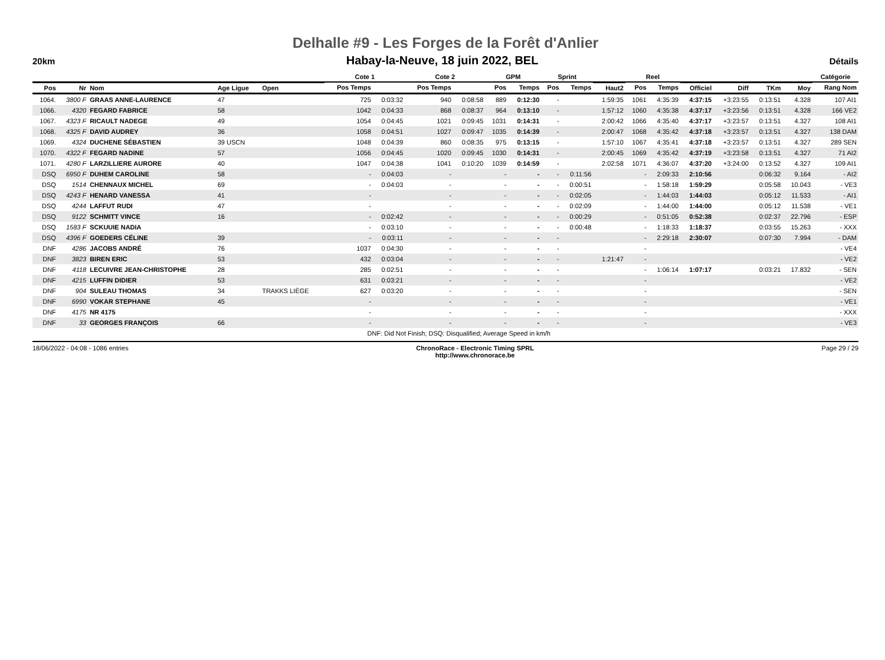Delhalle #9 - Les Forges de la Forêt d'Anlier
20km Habay-la-Neuve, 18 juin 2022, BEL Détails
| | | | | | Cote 1 | | Cote 2 | | GPM | | Sprint | | | Reel | | | | | | Catégorie |
| --- | --- | --- | --- | --- | --- | --- | --- | --- | --- | --- | --- | --- | --- | --- | --- | --- | --- | --- | --- | --- |
| Pos | Nr | Nom | Age Ligue | Open | Pos Temps | | Pos Temps | | Pos | Temps | Pos | Temps | Haut2 | Pos | Temps | Officiel | Diff | TKm | Moy | Rang Nom |
| 1064. | 3800 F | GRAAS ANNE-LAURENCE | 47 | | 725 | 0:03:32 | 940 | 0:08:58 | 889 | 0:12:30 | - | | 1:59:35 | 1061 | 4:35:39 | 4:37:15 | +3:23:55 | 0:13:51 | 4.328 | 107 AI1 |
| 1066. | 4320 | FEGARD FABRICE | 58 | | 1042 | 0:04:33 | 868 | 0:08:37 | 964 | 0:13:10 | - | | 1:57:12 | 1060 | 4:35:38 | 4:37:17 | +3:23:56 | 0:13:51 | 4.328 | 166 VE2 |
| 1067. | 4323 F | RICAULT NADEGE | 49 | | 1054 | 0:04:45 | 1021 | 0:09:45 | 1031 | 0:14:31 | - | | 2:00:42 | 1066 | 4:35:40 | 4:37:17 | +3:23:57 | 0:13:51 | 4.327 | 108 AI1 |
| 1068. | 4325 F | DAVID AUDREY | 36 | | 1058 | 0:04:51 | 1027 | 0:09:47 | 1035 | 0:14:39 | - | | 2:00:47 | 1068 | 4:35:42 | 4:37:18 | +3:23:57 | 0:13:51 | 4.327 | 138 DAM |
| 1069. | 4324 | DUCHENE SÉBASTIEN | 39 USCN | | 1048 | 0:04:39 | 860 | 0:08:35 | 975 | 0:13:15 | - | | 1:57:10 | 1067 | 4:35:41 | 4:37:18 | +3:23:57 | 0:13:51 | 4.327 | 289 SEN |
| 1070. | 4322 F | FEGARD NADINE | 57 | | 1056 | 0:04:45 | 1020 | 0:09:45 | 1030 | 0:14:31 | - | | 2:00:45 | 1069 | 4:35:42 | 4:37:19 | +3:23:58 | 0:13:51 | 4.327 | 71 AI2 |
| 1071. | 4280 F | LARZILLIERE AURORE | 40 | | 1047 | 0:04:38 | 1041 | 0:10:20 | 1039 | 0:14:59 | - | | 2:02:58 | 1071 | 4:36:07 | 4:37:20 | +3:24:00 | 0:13:52 | 4.327 | 109 AI1 |
| DSQ | 6950 F | DUHEM CAROLINE | 58 | | - | 0:04:03 | - | | - | - | - | 0:11:56 | | - | 2:09:33 | 2:10:56 | | 0:06:32 | 9.164 | - AI2 |
| DSQ | 1514 | CHENNAUX MICHEL | 69 | | - | 0:04:03 | - | | - | - | - | 0:00:51 | | - | 1:58:18 | 1:59:29 | | 0:05:58 | 10.043 | - VE3 |
| DSQ | 4243 F | HENARD VANESSA | 41 | | - | | - | | - | - | - | 0:02:05 | | - | 1:44:03 | 1:44:03 | | 0:05:12 | 11.533 | - AI1 |
| DSQ | 4244 | LAFFUT RUDI | 47 | | - | | - | | - | - | - | 0:02:09 | | - | 1:44:00 | 1:44:00 | | 0:05:12 | 11.538 | - VE1 |
| DSQ | 9122 | SCHMITT VINCE | 16 | | - | 0:02:42 | - | | - | - | - | 0:00:29 | | - | 0:51:05 | 0:52:38 | | 0:02:37 | 22.796 | - ESP |
| DSQ | 1583 F | SCKUUIE NADIA | | | - | 0:03:10 | - | | - | - | - | 0:00:48 | | - | 1:18:33 | 1:18:37 | | 0:03:55 | 15.263 | - XXX |
| DSQ | 4396 F | GOEDERS CÉLINE | 39 | | - | 0:03:11 | - | | - | - | - | | | - | 2:29:18 | 2:30:07 | | 0:07:30 | 7.994 | - DAM |
| DNF | 4286 | JACOBS ANDRÉ | 76 | | 1037 | 0:04:30 | - | | - | - | - | | | - | | | | | | - VE4 |
| DNF | 3823 | BIREN ERIC | 53 | | 432 | 0:03:04 | - | | - | - | - | | 1:21:47 | - | | | | | | - VE2 |
| DNF | 4118 | LECUIVRE JEAN-CHRISTOPHE | 28 | | 285 | 0:02:51 | - | | - | - | - | | | - | 1:06:14 | 1:07:17 | | 0:03:21 | 17.832 | - SEN |
| DNF | 4215 | LUFFIN DIDIER | 53 | | 631 | 0:03:21 | - | | - | - | - | | | - | | | | | | - VE2 |
| DNF | 904 | SULEAU THOMAS | 34 | TRAKKS LIÈGE | 627 | 0:03:20 | - | | - | - | - | | | - | | | | | | - SEN |
| DNF | 6990 | VOKAR STEPHANE | 45 | | - | | - | | - | - | - | | | - | | | | | | - VE1 |
| DNF | 4175 | NR 4175 | | | - | | - | | - | - | - | | | - | | | | | | - XXX |
| DNF | 33 | GEORGES FRANÇOIS | 66 | | - | | - | | - | - | - | | | - | | | | | | - VE3 |
| | | | | | DNF: Did Not Finish; DSQ: Disqualified; Average Speed in km/h | | | | | | | | | | | | | | | |
18/06/2022 - 04:08 - 1086 entries ChronoRace - Electronic Timing SPRL
http://www.chronorace.be Page 29 / 29